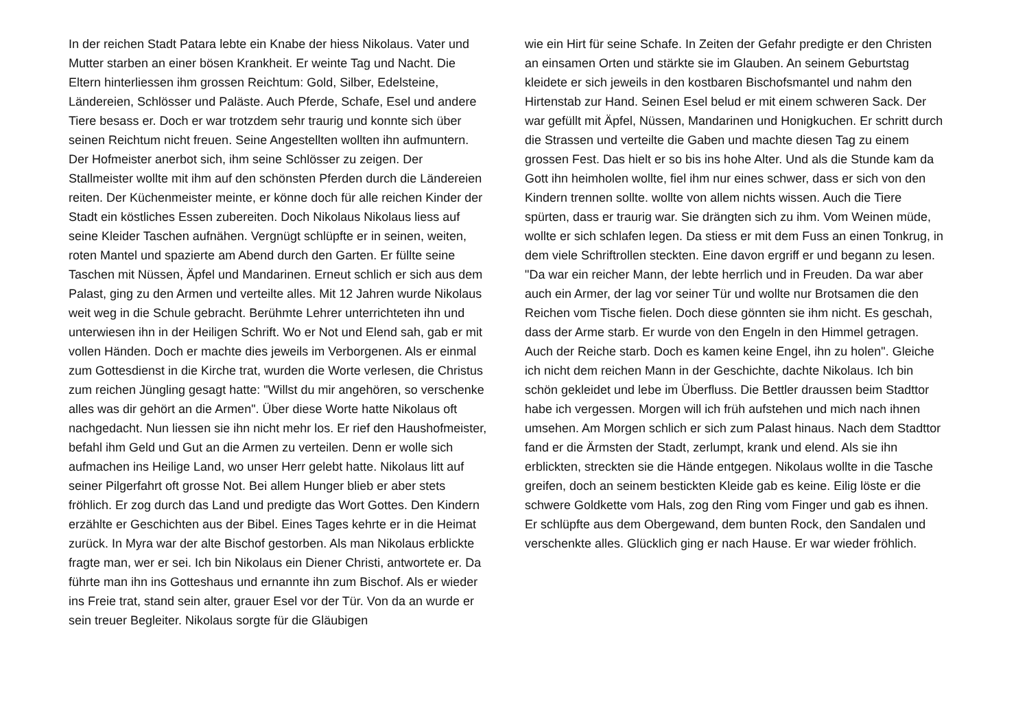In der reichen Stadt Patara lebte ein Knabe der hiess Nikolaus. Vater und Mutter starben an einer bösen Krankheit. Er weinte Tag und Nacht. Die Eltern hinterliessen ihm grossen Reichtum: Gold, Silber, Edelsteine, Ländereien, Schlösser und Paläste. Auch Pferde, Schafe, Esel und andere Tiere besass er. Doch er war trotzdem sehr traurig und konnte sich über seinen Reichtum nicht freuen. Seine Angestellten wollten ihn aufmuntern. Der Hofmeister anerbot sich, ihm seine Schlösser zu zeigen. Der Stallmeister wollte mit ihm auf den schönsten Pferden durch die Ländereien reiten. Der Küchenmeister meinte, er könne doch für alle reichen Kinder der Stadt ein köstliches Essen zubereiten. Doch Nikolaus Nikolaus liess auf seine Kleider Taschen aufnähen. Vergnügt schlüpfte er in seinen, weiten, roten Mantel und spazierte am Abend durch den Garten. Er füllte seine Taschen mit Nüssen, Äpfel und Mandarinen. Erneut schlich er sich aus dem Palast, ging zu den Armen und verteilte alles. Mit 12 Jahren wurde Nikolaus weit weg in die Schule gebracht. Berühmte Lehrer unterrichteten ihn und unterwiesen ihn in der Heiligen Schrift. Wo er Not und Elend sah, gab er mit vollen Händen. Doch er machte dies jeweils im Verborgenen. Als er einmal zum Gottesdienst in die Kirche trat, wurden die Worte verlesen, die Christus zum reichen Jüngling gesagt hatte: "Willst du mir angehören, so verschenke alles was dir gehört an die Armen". Über diese Worte hatte Nikolaus oft nachgedacht. Nun liessen sie ihn nicht mehr los. Er rief den Haushofmeister, befahl ihm Geld und Gut an die Armen zu verteilen. Denn er wolle sich aufmachen ins Heilige Land, wo unser Herr gelebt hatte. Nikolaus litt auf seiner Pilgerfahrt oft grosse Not. Bei allem Hunger blieb er aber stets fröhlich. Er zog durch das Land und predigte das Wort Gottes. Den Kindern erzählte er Geschichten aus der Bibel. Eines Tages kehrte er in die Heimat zurück. In Myra war der alte Bischof gestorben. Als man Nikolaus erblickte fragte man, wer er sei. Ich bin Nikolaus ein Diener Christi, antwortete er. Da führte man ihn ins Gotteshaus und ernannte ihn zum Bischof. Als er wieder ins Freie trat, stand sein alter, grauer Esel vor der Tür. Von da an wurde er sein treuer Begleiter. Nikolaus sorgte für die Gläubigen
wie ein Hirt für seine Schafe. In Zeiten der Gefahr predigte er den Christen an einsamen Orten und stärkte sie im Glauben. An seinem Geburtstag kleidete er sich jeweils in den kostbaren Bischofsmantel und nahm den Hirtenstab zur Hand. Seinen Esel belud er mit einem schweren Sack. Der war gefüllt mit Äpfel, Nüssen, Mandarinen und Honigkuchen. Er schritt durch die Strassen und verteilte die Gaben und machte diesen Tag zu einem grossen Fest. Das hielt er so bis ins hohe Alter. Und als die Stunde kam da Gott ihn heimholen wollte, fiel ihm nur eines schwer, dass er sich von den Kindern trennen sollte. wollte von allem nichts wissen. Auch die Tiere spürten, dass er traurig war. Sie drängten sich zu ihm. Vom Weinen müde, wollte er sich schlafen legen. Da stiess er mit dem Fuss an einen Tonkrug, in dem viele Schriftrollen steckten. Eine davon ergriff er und begann zu lesen. "Da war ein reicher Mann, der lebte herrlich und in Freuden. Da war aber auch ein Armer, der lag vor seiner Tür und wollte nur Brotsamen die den Reichen vom Tische fielen. Doch diese gönnten sie ihm nicht. Es geschah, dass der Arme starb. Er wurde von den Engeln in den Himmel getragen. Auch der Reiche starb. Doch es kamen keine Engel, ihn zu holen". Gleiche ich nicht dem reichen Mann in der Geschichte, dachte Nikolaus. Ich bin schön gekleidet und lebe im Überfluss. Die Bettler draussen beim Stadttor habe ich vergessen. Morgen will ich früh aufstehen und mich nach ihnen umsehen. Am Morgen schlich er sich zum Palast hinaus. Nach dem Stadttor fand er die Ärmsten der Stadt, zerlumpt, krank und elend. Als sie ihn erblickten, streckten sie die Hände entgegen. Nikolaus wollte in die Tasche greifen, doch an seinem bestickten Kleide gab es keine. Eilig löste er die schwere Goldkette vom Hals, zog den Ring vom Finger und gab es ihnen. Er schlüpfte aus dem Obergewand, dem bunten Rock, den Sandalen und verschenkte alles. Glücklich ging er nach Hause. Er war wieder fröhlich.